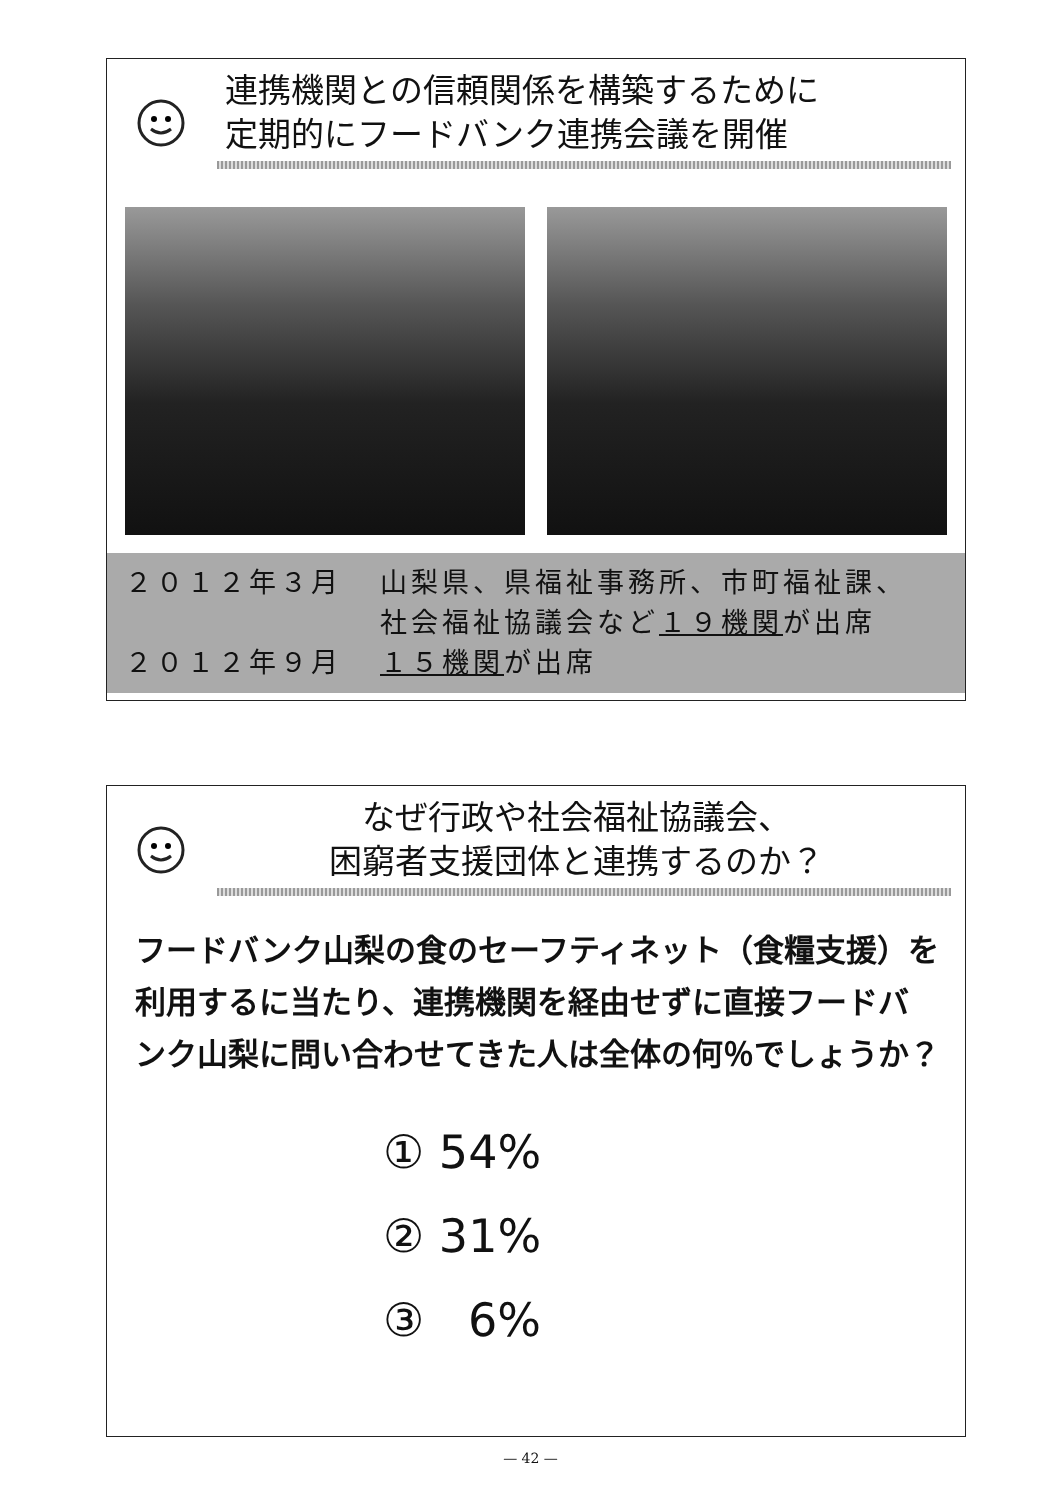連携機関との信頼関係を構築するために
定期的にフードバンク連携会議を開催
２０１２年３月
山梨県、県福祉事務所、市町福祉課、
社会福祉協議会など１９機関が出席
２０１２年９月
１５機関が出席
なぜ行政や社会福祉協議会、
困窮者支援団体と連携するのか？
フードバンク山梨の食のセーフティネット（食糧支援）を利用するに当たり、連携機関を経由せずに直接フードバンク山梨に問い合わせてきた人は全体の何％でしょうか？
① 54%
② 31%
③ 6%
— 42 —